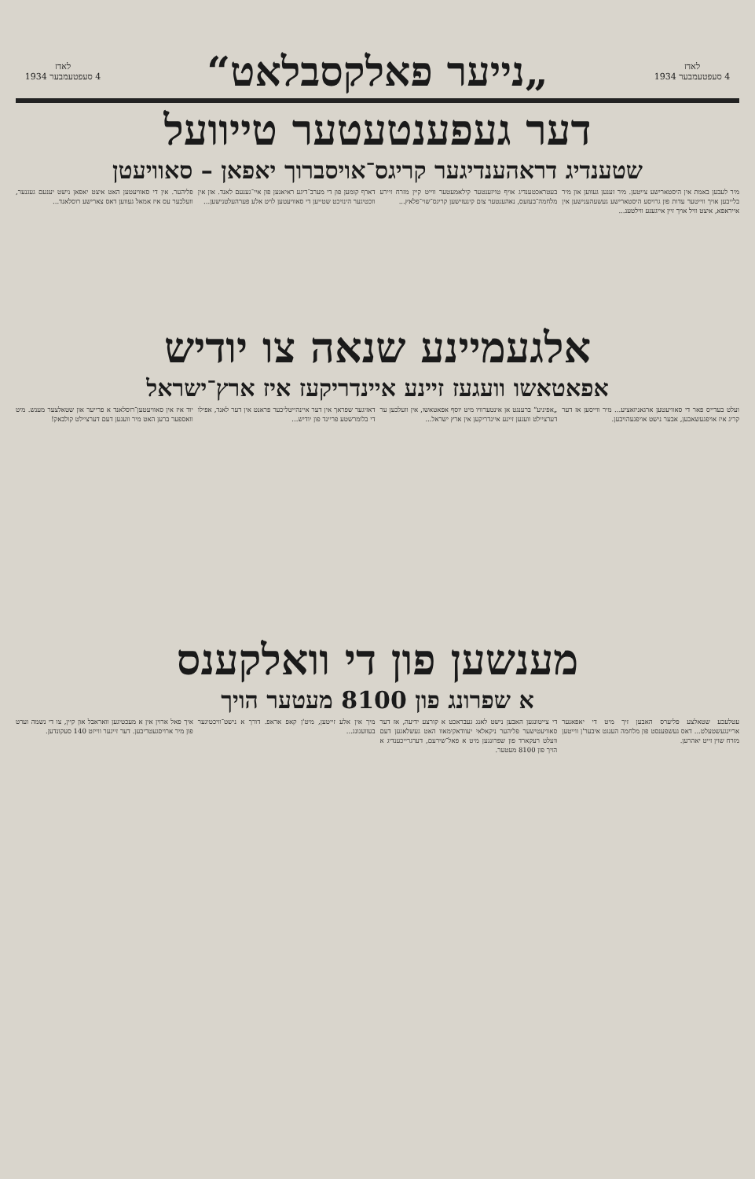לאדז
4 סעפטעמבער 1934
„נייער פאלקסבלאט“
לאדז
4 סעפטעמבער 1934
דער געפענטעטער טייוועל
שטענדיג דראהענדיגער קריגס־אויסברוך יאפאן – סאוויעטן
מיר לעבען באמת אין היסטארישע צייטען. מיר זענען געווען און מיר בלייבען אויך ווייטער עדות פון גרויסע היסטארישע געשעהענישען אין אייראפא, איצט וויל אויך זיין אייגענע ווילטענ...
בעטראכטענדיג אויף טויזענטער קילאמעטער ווייט קיין מזרח זיירע מלחמה־בעזעס, נאהענטער צום קינעזישען קריגס־שוי־פלאץ...
דארף קומען פון די מערב־דיגע ראיאנען פון איי־גענעם לאנד. און אין ווכטיגער הינזיכט שטייען די סאוויעטען לויט אלע פערהעלטנישען...
פליהער. אין די סאוויעטען האט איצט יאפאן נישט יענעם געגנער, וועלכער עס איז אמאל געווען דאס צארישע רוסלאנד...
אלגעמיינע שנאה צו יודיש
אפאטאשו וועגעז זיינע איינדריקעז איז ארץ־ישראל
ועלט בעדייס פאר די סאוויעטען ארגאניזאציע... מיר ווייסען אז דער קריג איז אויפגעשאבען, אבער נישט אויפגעהויבען.
„אפיניע“ ברענגט אן אינטערוויו מיט יוסף אפאטאשו, אין וועלכען ער דערציילט וועגען זיינע איינדריקען אין ארץ ישראל...
דאזיגער שפראך אין דער איינהייטליכער פראנט אין דער לאנד, אפילו די בלומרשטע פריינד פון יודיש...
יוד איז אין סאוויעטען־רוסלאנד א פרייער און שטאלצער מענש. מיט וואספער ברען האט מיר וועגען דעם דערציילט קולבאק!
מענשען פון די וואלקענס
א שפרונג פון 8100 מעטער הויך
עטלעכע שטאלצע פליערס האבען זיך מיט די יאפאנער אריינגעשטעלט... דאס געשפענסט פון מלחמה הענגט איבער'ן ווייטען מזרח שוין זייט יאהרען.
די צייטונגען האבען נישט לאנג געבראכט א קורצע ידיעה, אז דער סאוויעטישער פליהער ניקאלאי יעוודאקימאוו האט געשלאגען דעם וועלט רעקארד פון שפרונגען מיט א פאל־שירעם, דערגרייכענדיג א הויך פון 8100 מעטער.
מיך אין אלע זייטען, מיט'ן קאפ אראפ. דורך א נישט־וויכטיגער בעוועגונג...
איך פאל ארוין אין א מעכטיגען וואראבל און קיין, צו די נשמה וערט פון מיר ארויסגעטריבען. דער זייגער ווייזט 140 סעקונדען.